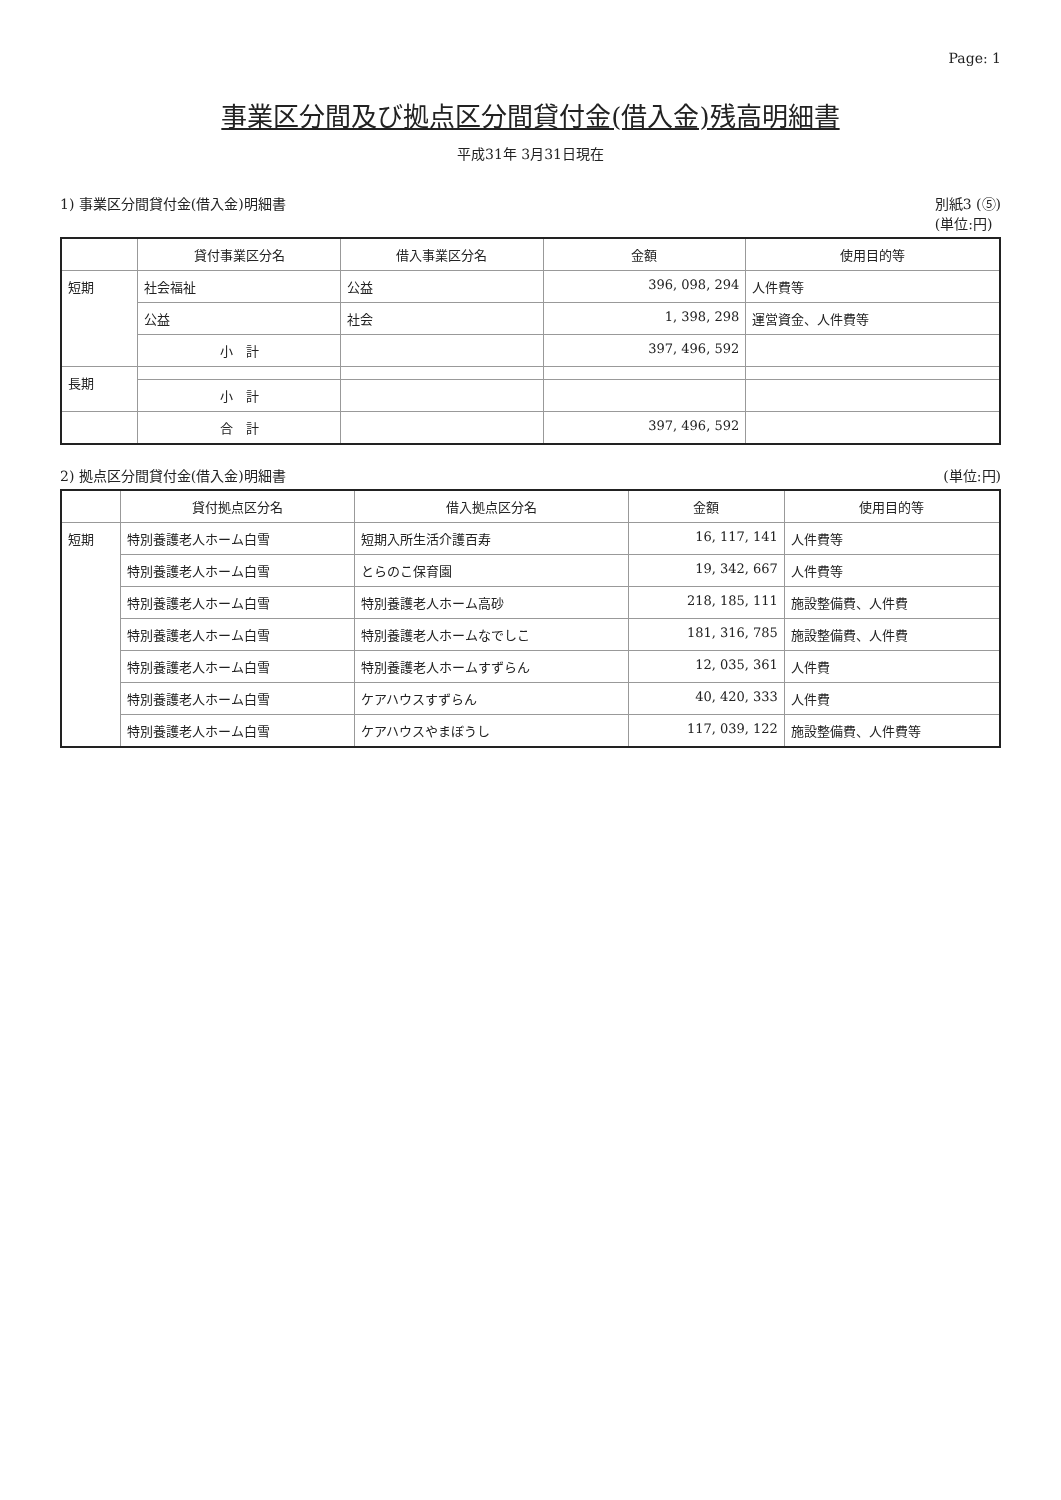Page: 1
事業区分間及び拠点区分間貸付金(借入金)残高明細書
平成31年 3月31日現在
1) 事業区分間貸付金(借入金)明細書 別紙3 (⑤)
(単位:円)
| | 貸付事業区分名 | 借入事業区分名 | 金額 | 使用目的等 |
| --- | --- | --- | --- | --- |
| 短期 | 社会福祉 | 公益 | 396, 098, 294 | 人件費等 |
| | 公益 | 社会 | 1, 398, 298 | 運営資金、人件費等 |
| | 小 計 | | 397, 496, 592 | |
| 長期 | | | | |
| | 小 計 | | | |
| | 合 計 | | 397, 496, 592 | |
2) 拠点区分間貸付金(借入金)明細書 (単位:円)
| | 貸付拠点区分名 | 借入拠点区分名 | 金額 | 使用目的等 |
| --- | --- | --- | --- | --- |
| 短期 | 特別養護老人ホーム白雪 | 短期入所生活介護百寿 | 16, 117, 141 | 人件費等 |
| | 特別養護老人ホーム白雪 | とらのこ保育園 | 19, 342, 667 | 人件費等 |
| | 特別養護老人ホーム白雪 | 特別養護老人ホーム高砂 | 218, 185, 111 | 施設整備費、人件費 |
| | 特別養護老人ホーム白雪 | 特別養護老人ホームなでしこ | 181, 316, 785 | 施設整備費、人件費 |
| | 特別養護老人ホーム白雪 | 特別養護老人ホームすずらん | 12, 035, 361 | 人件費 |
| | 特別養護老人ホーム白雪 | ケアハウスすずらん | 40, 420, 333 | 人件費 |
| | 特別養護老人ホーム白雪 | ケアハウスやまぼうし | 117, 039, 122 | 施設整備費、人件費等 |